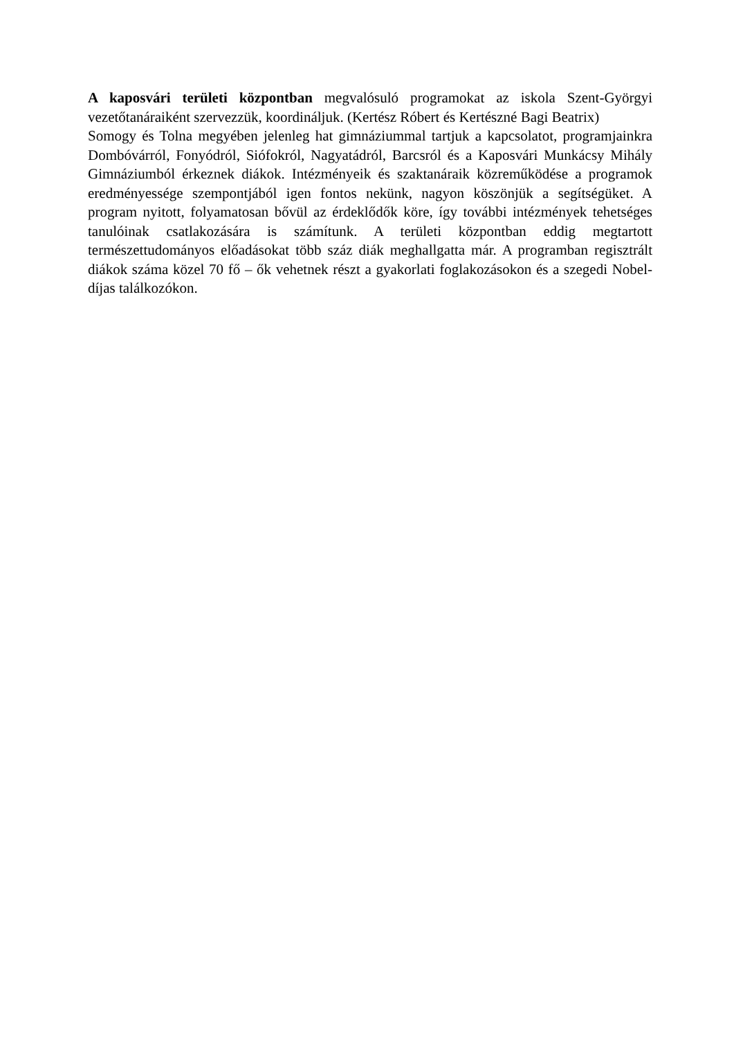A kaposvári területi központban megvalósuló programokat az iskola Szent-Györgyi vezetőtanáraiként szervezzük, koordináljuk. (Kertész Róbert és Kertészné Bagi Beatrix)
Somogy és Tolna megyében jelenleg hat gimnáziummal tartjuk a kapcsolatot, programjainkra Dombóvárról, Fonyódról, Siófokról, Nagyatádról, Barcsról és a Kaposvári Munkácsy Mihály Gimnáziumból érkeznek diákok. Intézményeik és szaktanáraik közreműködése a programok eredményessége szempontjából igen fontos nekünk, nagyon köszönjük a segítségüket. A program nyitott, folyamatosan bővül az érdeklődők köre, így további intézmények tehetséges tanulóinak csatlakozására is számítunk. A területi központban eddig megtartott természettudományos előadásokat több száz diák meghallgatta már. A programban regisztrált diákok száma közel 70 fő – ők vehetnek részt a gyakorlati foglakozásokon és a szegedi Nobel-díjas találkozókon.